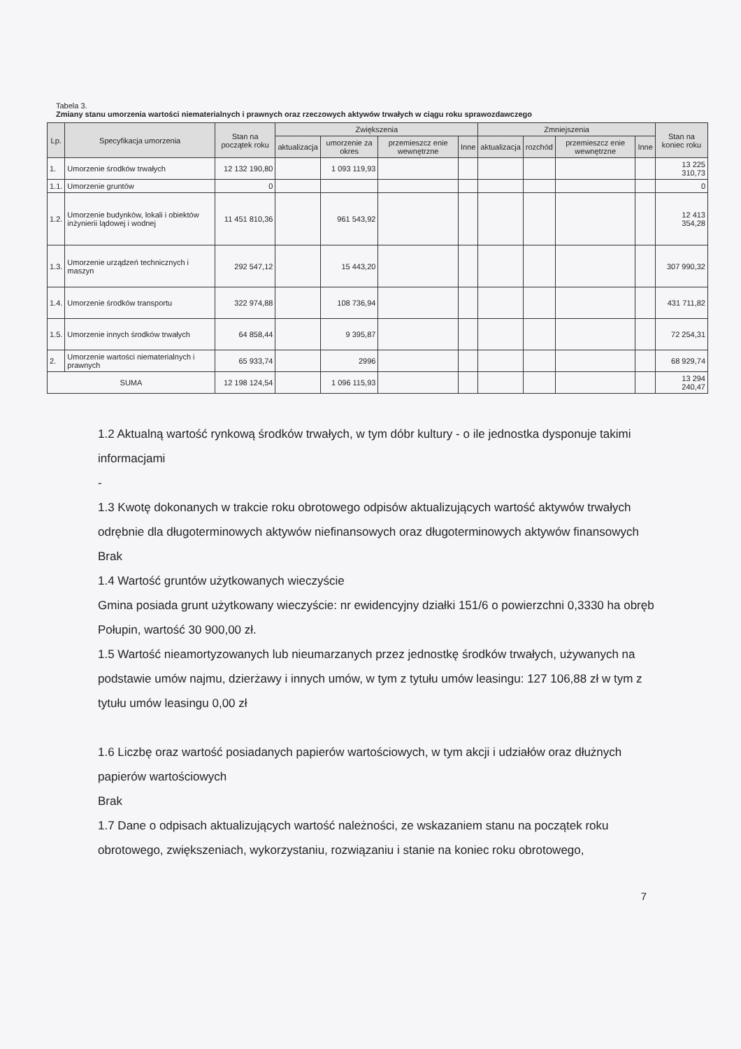Tabela 3.
Zmiany stanu umorzenia wartości niematerialnych i prawnych oraz rzeczowych aktywów trwałych w ciągu roku sprawozdawczego
| Lp. | Specyfikacja umorzenia | Stan na początek roku | Zwiększenia | | | | Zmniejszenia | | | | Stan na koniec roku |
| --- | --- | --- | --- | --- | --- | --- | --- | --- | --- | --- | --- |
| | | | aktualizacja | umorzenie za okres | przemieszcz enie wewnętrzne | Inne | aktualizacja | rozchód | przemieszcz enie wewnętrzne | Inne | |
| 1. | Umorzenie środków trwałych | 12 132 190,80 | | 1 093 119,93 | | | | | | | 13 225 310,73 |
| 1.1. | Umorzenie gruntów | 0 | | | | | | | | | 0 |
| 1.2. | Umorzenie budynków, lokali i obiektów inżynierii lądowej i wodnej | 11 451 810,36 | | 961 543,92 | | | | | | | 12 413 354,28 |
| 1.3. | Umorzenie urządzeń technicznych i maszyn | 292 547,12 | | 15 443,20 | | | | | | | 307 990,32 |
| 1.4. | Umorzenie środków transportu | 322 974,88 | | 108 736,94 | | | | | | | 431 711,82 |
| 1.5. | Umorzenie innych środków trwałych | 64 858,44 | | 9 395,87 | | | | | | | 72 254,31 |
| 2. | Umorzenie wartości niematerialnych i prawnych | 65 933,74 | | 2996 | | | | | | | 68 929,74 |
| SUMA | | 12 198 124,54 | | 1 096 115,93 | | | | | | | 13 294 240,47 |
1.2 Aktualną wartość rynkową środków trwałych, w tym dóbr kultury - o ile jednostka dysponuje takimi informacjami
-
1.3 Kwotę dokonanych w trakcie roku obrotowego odpisów aktualizujących wartość aktywów trwałych odrębnie dla długoterminowych aktywów niefinansowych oraz długoterminowych aktywów finansowych
Brak
1.4 Wartość gruntów użytkowanych wieczyście
Gmina posiada grunt użytkowany wieczyście: nr ewidencyjny działki 151/6 o powierzchni 0,3330 ha obręb Połupin, wartość 30 900,00 zł.
1.5 Wartość nieamortyzowanych lub nieumarzanych przez jednostkę środków trwałych, używanych na podstawie umów najmu, dzierżawy i innych umów, w tym z tytułu umów leasingu: 127 106,88 zł w tym z tytułu umów leasingu 0,00 zł
1.6 Liczbę oraz wartość posiadanych papierów wartościowych, w tym akcji i udziałów oraz dłużnych papierów wartościowych
Brak
1.7 Dane o odpisach aktualizujących wartość należności, ze wskazaniem stanu na początek roku obrotowego, zwiększeniach, wykorzystaniu, rozwiązaniu i stanie na koniec roku obrotowego,
7